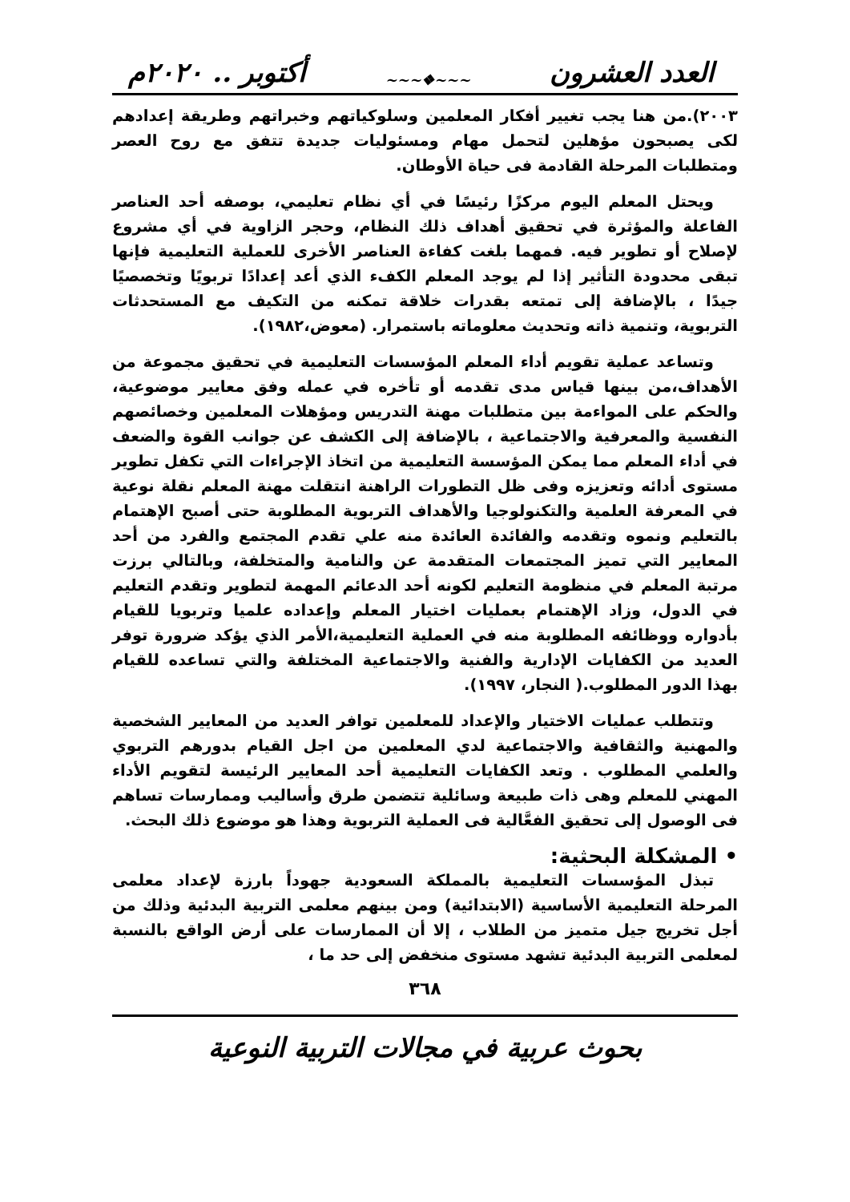العدد العشرون ~~~❖~~~ أكتوبر .. ٢٠٢٠م
٢٠٠٣).من هنا يجب تغيير أفكار المعلمين وسلوكياتهم وخبراتهم وطريقة إعدادهم لكى يصبحون مؤهلين لتحمل مهام ومسئوليات جديدة تتفق مع روح العصر ومتطلبات المرحلة القادمة فى حياة الأوطان.
ويحتل المعلم اليوم مركزًا رئيسًا في أي نظام تعليمي، بوصفه أحد العناصر الفاعلة والمؤثرة في تحقيق أهداف ذلك النظام، وحجر الزاوية في أي مشروع لإصلاح أو تطوير فيه. فمهما بلغت كفاءة العناصر الأخرى للعملية التعليمية فإنها تبقى محدودة التأثير إذا لم يوجد المعلم الكفء الذي أعد إعدادًا تربويًا وتخصصيًا جيدًا ، بالإضافة إلى تمتعه بقدرات خلاقة تمكنه من التكيف مع المستحدثات التربوية، وتنمية ذاته وتحديث معلوماته باستمرار. (معوض،١٩٨٢).
وتساعد عملية تقويم أداء المعلم المؤسسات التعليمية في تحقيق مجموعة من الأهداف،من بينها قياس مدى تقدمه أو تأخره في عمله وفق معايير موضوعية، والحكم على المواءمة بين متطلبات مهنة التدريس ومؤهلات المعلمين وخصائصهم النفسية والمعرفية والاجتماعية ، بالإضافة إلى الكشف عن جوانب القوة والضعف في أداء المعلم مما يمكن المؤسسة التعليمية من اتخاذ الإجراءات التي تكفل تطوير مستوى أدائه وتعزيزه وفى ظل التطورات الراهنة انتقلت مهنة المعلم نقلة نوعية في المعرفة العلمية والتكنولوجيا والأهداف التربوية المطلوبة حتى أصبح الإهتمام بالتعليم ونموه وتقدمه والفائدة العائدة منه علي تقدم المجتمع والفرد من أحد المعايير التي تميز المجتمعات المتقدمة عن والنامية والمتخلفة، وبالتالي برزت مرتبة المعلم في منظومة التعليم لكونه أحد الدعائم المهمة لتطوير وتقدم التعليم في الدول، وزاد الإهتمام بعمليات اختيار المعلم وإعداده علميا وتربويا للقيام بأدواره ووظائفه المطلوبة منه في العملية التعليمية،الأمر الذي يؤكد ضرورة توفر العديد من الكفايات الإدارية والفنية والاجتماعية المختلفة والتي تساعده للقيام بهذا الدور المطلوب.( النجار، ١٩٩٧).
وتتطلب عمليات الاختيار والإعداد للمعلمين توافر العديد من المعايير الشخصية والمهنية والثقافية والاجتماعية لدي المعلمين من اجل القيام بدورهم التربوي والعلمي المطلوب . وتعد الكفايات التعليمية أحد المعايير الرئيسة لتقويم الأداء المهني للمعلم وهى ذات طبيعة وسائلية تتضمن طرق وأساليب وممارسات تساهم فى الوصول إلى تحقيق الفعَّالية فى العملية التربوية وهذا هو موضوع ذلك البحث.
• المشكلة البحثية:
تبذل المؤسسات التعليمية بالمملكة السعودية جهوداً بارزة لإعداد معلمى المرحلة التعليمية الأساسية (الابتدائية) ومن بينهم معلمى التربية البدئية وذلك من أجل تخريج جيل متميز من الطلاب ، إلا أن الممارسات على أرض الواقع بالنسبة لمعلمى التربية البدئية تشهد مستوى منخفض إلى حد ما ،
٣٦٨
بحوث عربية في مجالات التربية النوعية